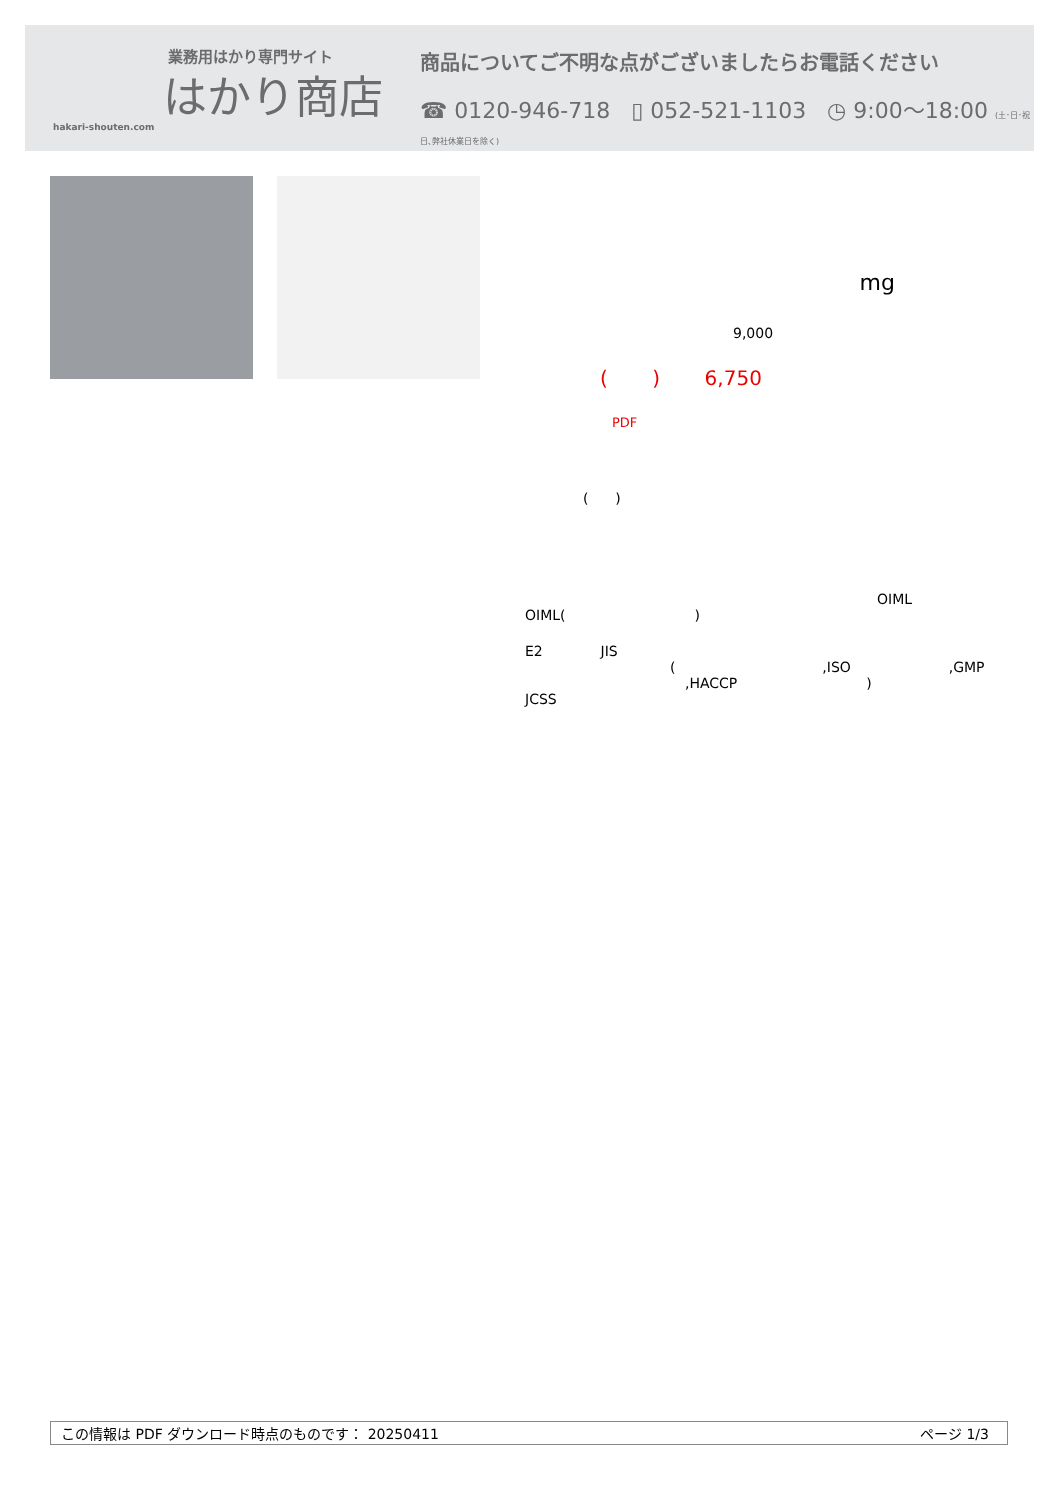業務用はかり専門サイト
はかり商店
hakari-shouten.com
商品についてご不明な点がございましたらお電話ください
☎ 0120-946-718 ▯ 052-521-1103 ◷ 9:00〜18:00 (土･日･祝日､弊社休業日を除く)
mg
9,000
( ) 6,750
PDF
( )
OIML
OIML( )
E2 JIS
( ,ISO ,GMP
,HACCP )
JCSS
この情報は PDF ダウンロード時点のものです： 20250411 ページ 1/3